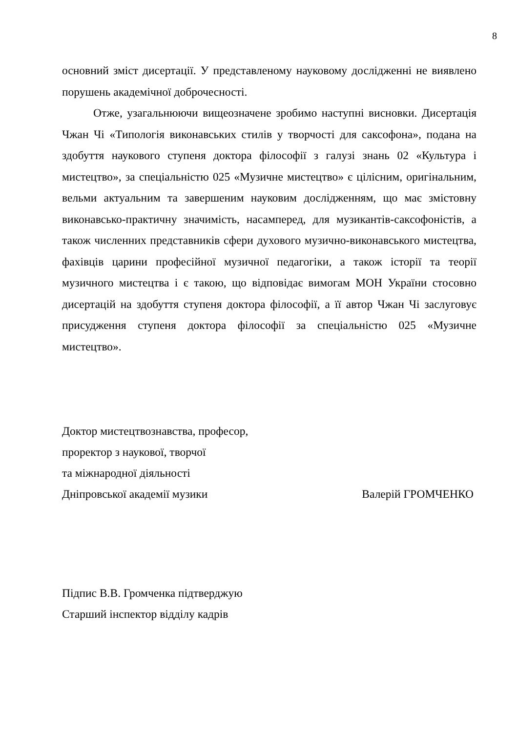8
основний зміст дисертації. У представленому науковому дослідженні не виявлено порушень академічної доброчесності.
Отже, узагальнюючи вищеозначене зробимо наступні висновки. Дисертація Чжан Чі «Типологія виконавських стилів у творчості для саксофона», подана на здобуття наукового ступеня доктора філософії з галузі знань 02 «Культура і мистецтво», за спеціальністю 025 «Музичне мистецтво» є цілісним, оригінальним, вельми актуальним та завершеним науковим дослідженням, що має змістовну виконавсько-практичну значимість, насамперед, для музикантів-саксофоністів, а також численних представників сфери духового музично-виконавського мистецтва, фахівців царини професійної музичної педагогіки, а також історії та теорії музичного мистецтва і є такою, що відповідає вимогам МОН України стосовно дисертацій на здобуття ступеня доктора філософії, а її автор Чжан Чі заслуговує присудження ступеня доктора філософії за спеціальністю 025 «Музичне мистецтво».
Доктор мистецтвознавства, професор,
проректор з наукової, творчої
та міжнародної діяльності
Дніпровської академії музики Валерій ГРОМЧЕНКО
Підпис В.В. Громченка підтверджую
Старший інспектор відділу кадрів